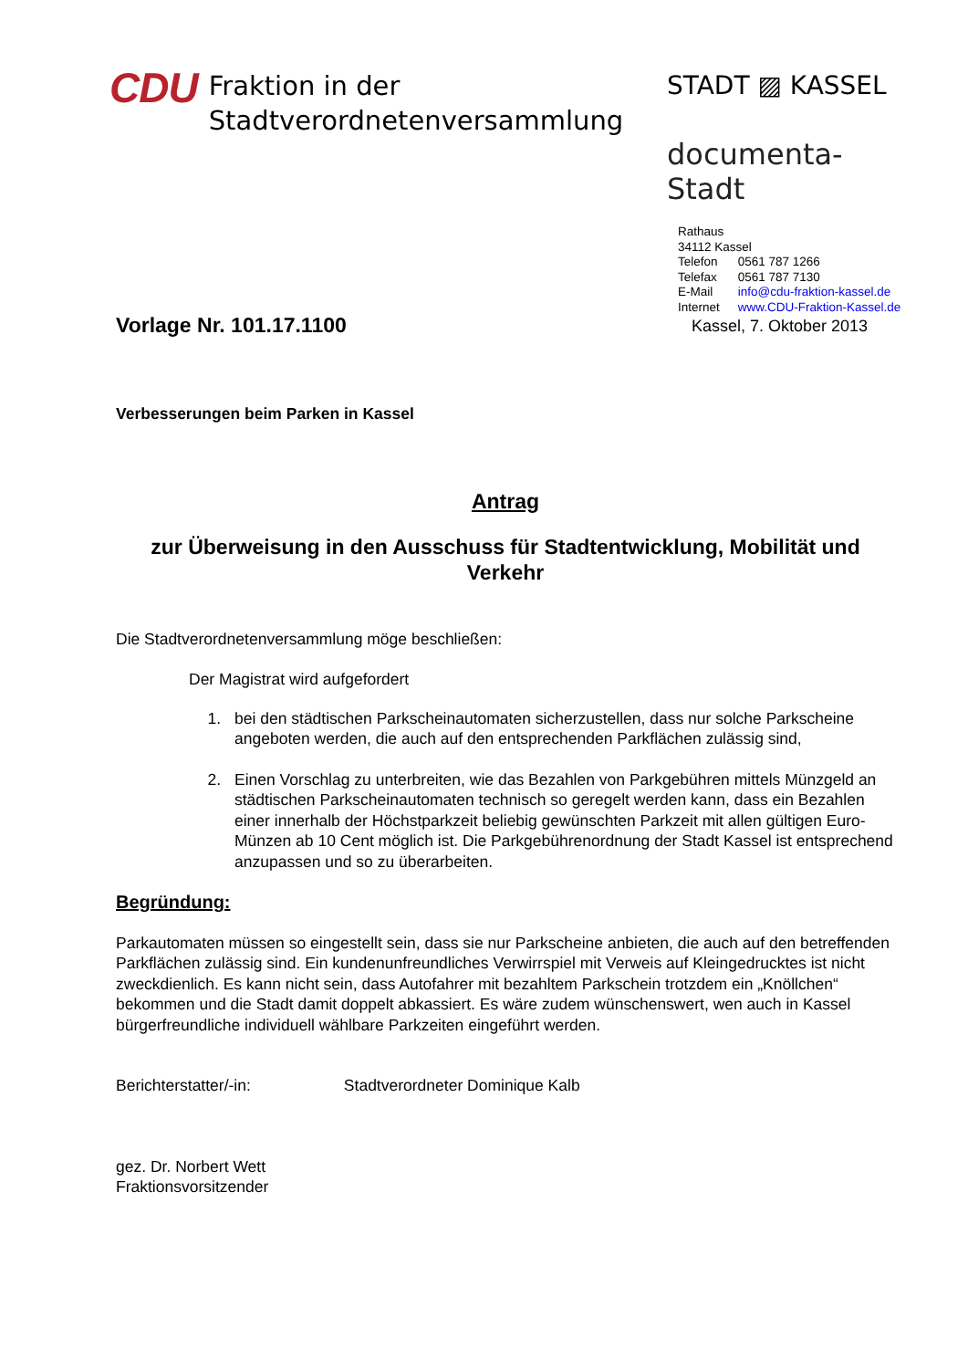CDU Fraktion in der
Stadtverordnetenversammlung
STADT ▨ KASSEL
documenta-Stadt
| Rathaus | |
| 34112 Kassel | |
| Telefon | 0561 787 1266 |
| Telefax | 0561 787 7130 |
| E-Mail | info@cdu-fraktion-kassel.de |
| Internet | www.CDU-Fraktion-Kassel.de |
Vorlage Nr. 101.17.1100 Kassel, 7. Oktober 2013
Verbesserungen beim Parken in Kassel
Antrag
zur Überweisung in den Ausschuss für Stadtentwicklung, Mobilität und Verkehr
Die Stadtverordnetenversammlung möge beschließen:
Der Magistrat wird aufgefordert
1. bei den städtischen Parkscheinautomaten sicherzustellen, dass nur solche Parkscheine angeboten werden, die auch auf den entsprechenden Parkflächen zulässig sind,
2. Einen Vorschlag zu unterbreiten, wie das Bezahlen von Parkgebühren mittels Münzgeld an städtischen Parkscheinautomaten technisch so geregelt werden kann, dass ein Bezahlen einer innerhalb der Höchstparkzeit beliebig gewünschten Parkzeit mit allen gültigen Euro-Münzen ab 10 Cent möglich ist. Die Parkgebührenordnung der Stadt Kassel ist entsprechend anzupassen und so zu überarbeiten.
Begründung:
Parkautomaten müssen so eingestellt sein, dass sie nur Parkscheine anbieten, die auch auf den betreffenden Parkflächen zulässig sind. Ein kundenunfreundliches Verwirrspiel mit Verweis auf Kleingedrucktes ist nicht zweckdienlich. Es kann nicht sein, dass Autofahrer mit bezahltem Parkschein trotzdem ein „Knöllchen“ bekommen und die Stadt damit doppelt abkassiert. Es wäre zudem wünschenswert, wen auch in Kassel bürgerfreundliche individuell wählbare Parkzeiten eingeführt werden.
Berichterstatter/-in: Stadtverordneter Dominique Kalb
gez. Dr. Norbert Wett
Fraktionsvorsitzender